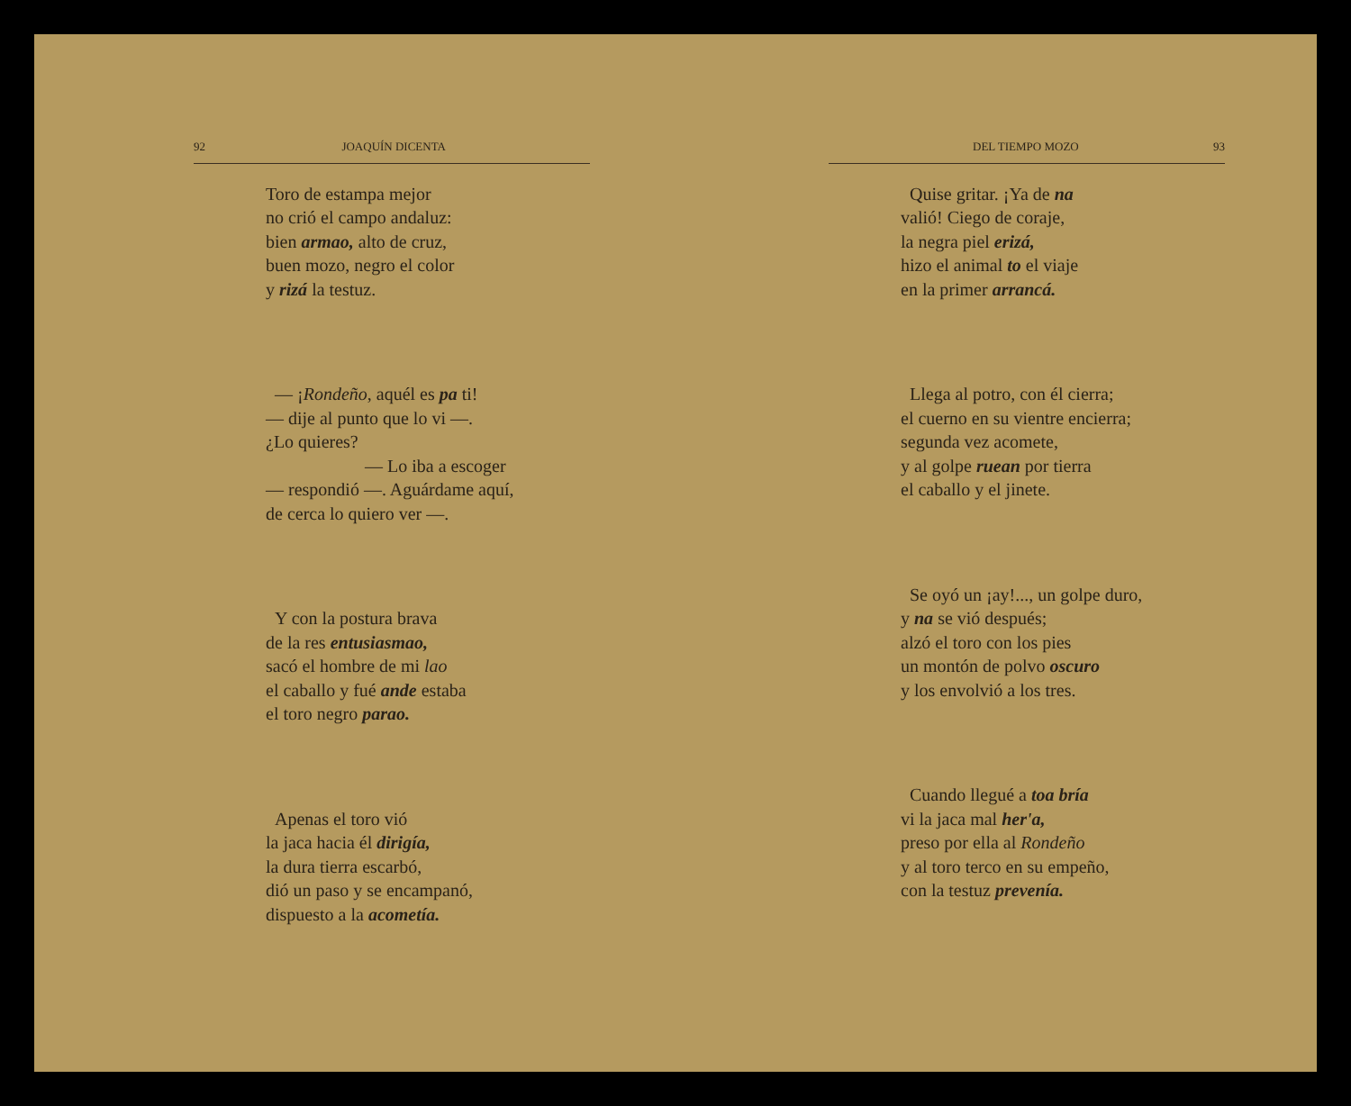92 JOAQUÍN DICENTA
Toro de estampa mejor
no crió el campo andaluz:
bien armao, alto de cruz,
buen mozo, negro el color
y rizá la testuz.
— ¡Rondeño, aquél es pa ti!
— dije al punto que lo vi —.
¿Lo quieres?
— Lo iba a escoger
— respondió —. Aguárdame aquí,
de cerca lo quiero ver —.
Y con la postura brava
de la res entusiasmao,
sacó el hombre de mi lao
el caballo y fué ande estaba
el toro negro parao.
Apenas el toro vió
la jaca hacia él dirigía,
la dura tierra escarbó,
dió un paso y se encampanó,
dispuesto a la acometía.
DEL TIEMPO MOZO 93
Quise gritar. ¡Ya de na
valió! Ciego de coraje,
la negra piel erizá,
hizo el animal to el viaje
en la primer arrancá.
Llega al potro, con él cierra;
el cuerno en su vientre encierra;
segunda vez acomete,
y al golpe ruean por tierra
el caballo y el jinete.
Se oyó un ¡ay!..., un golpe duro,
y na se vió después;
alzó el toro con los pies
un montón de polvo oscuro
y los envolvió a los tres.
Cuando llegué a toa bría
vi la jaca mal her'a,
preso por ella al Rondeño
y al toro terco en su empeño,
con la testuz prevenía.